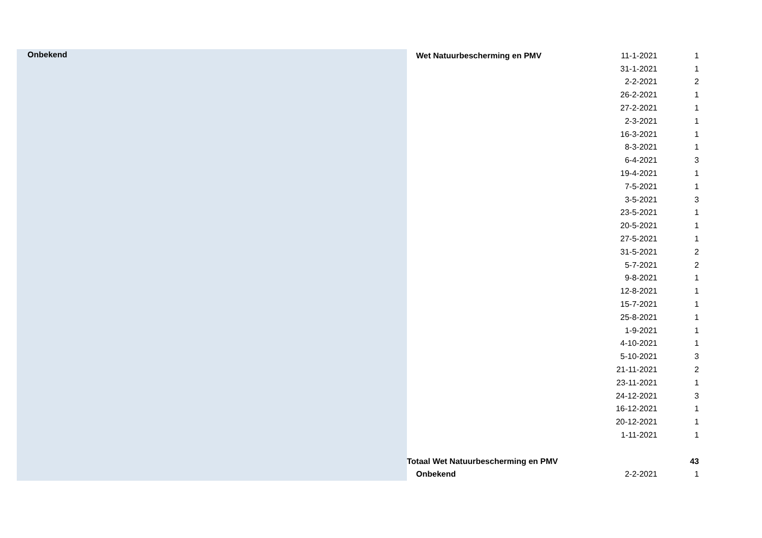| Onbekend | Wet Natuurbescherming en PMV | 11-1-2021 | 1 |
| | | 31-1-2021 | 1 |
| | | 2-2-2021 | 2 |
| | | 26-2-2021 | 1 |
| | | 27-2-2021 | 1 |
| | | 2-3-2021 | 1 |
| | | 16-3-2021 | 1 |
| | | 8-3-2021 | 1 |
| | | 6-4-2021 | 3 |
| | | 19-4-2021 | 1 |
| | | 7-5-2021 | 1 |
| | | 3-5-2021 | 3 |
| | | 23-5-2021 | 1 |
| | | 20-5-2021 | 1 |
| | | 27-5-2021 | 1 |
| | | 31-5-2021 | 2 |
| | | 5-7-2021 | 2 |
| | | 9-8-2021 | 1 |
| | | 12-8-2021 | 1 |
| | | 15-7-2021 | 1 |
| | | 25-8-2021 | 1 |
| | | 1-9-2021 | 1 |
| | | 4-10-2021 | 1 |
| | | 5-10-2021 | 3 |
| | | 21-11-2021 | 2 |
| | | 23-11-2021 | 1 |
| | | 24-12-2021 | 3 |
| | | 16-12-2021 | 1 |
| | | 20-12-2021 | 1 |
| | | 1-11-2021 | 1 |
| | Totaal Wet Natuurbescherming en PMV | | 43 |
| | Onbekend | 2-2-2021 | 1 |